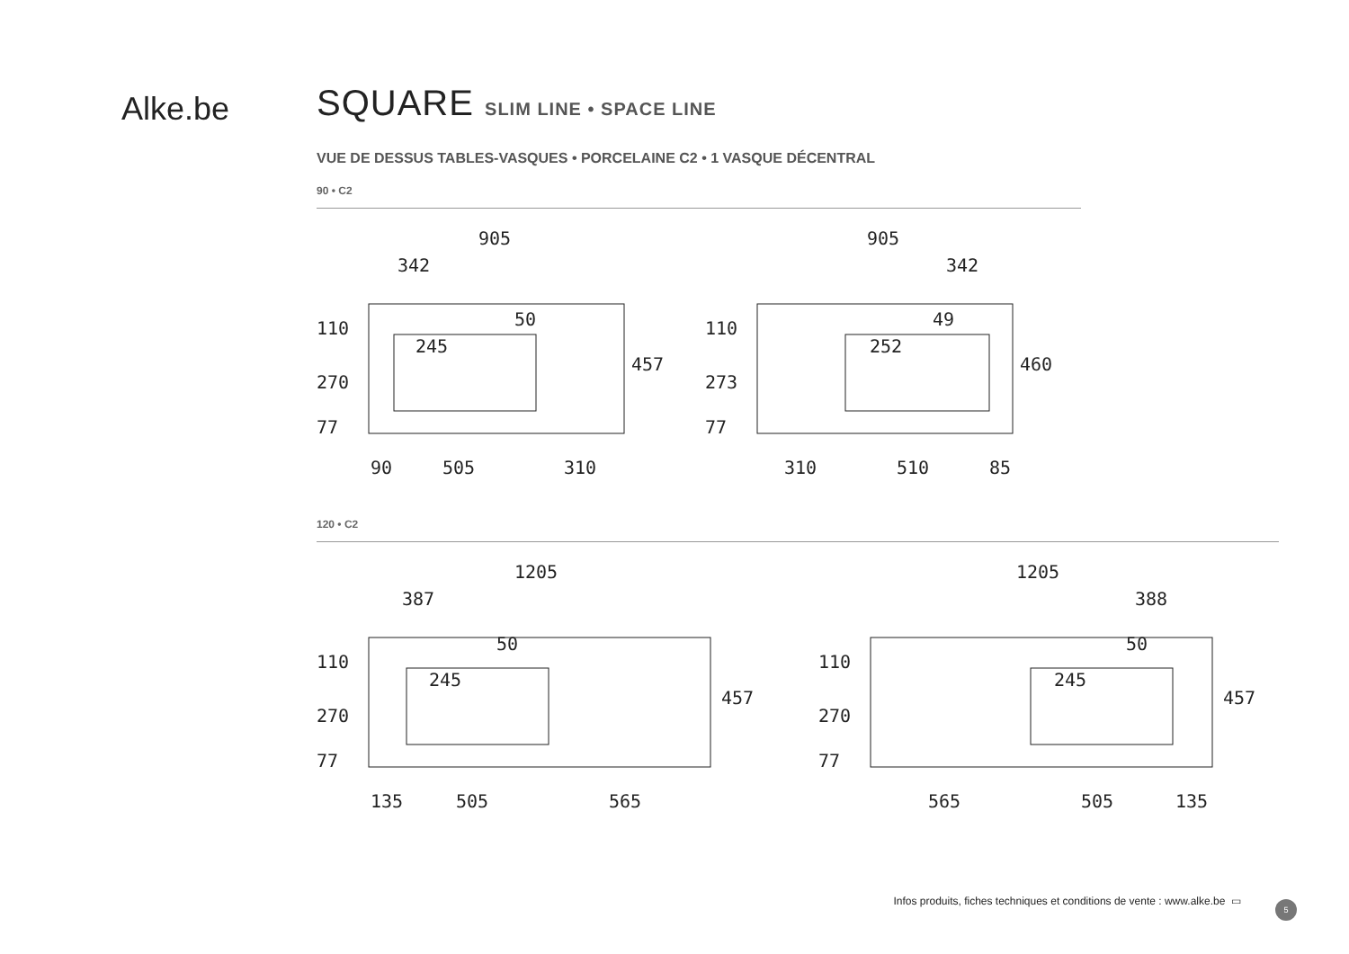Alke.be
SQUARE SLIM LINE • SPACE LINE
VUE DE DESSUS TABLES-VASQUES • PORCELAINE C2 • 1 VASQUE DÉCENTRAL
90 • C2
905
342
110
270
77
245
50
457
90
505
310
905
342
110
273
77
252
49
460
310
510
85
120 • C2
1205
387
110
270
77
245
50
457
135
505
565
1205
388
110
270
77
245
50
457
565
505
135
Infos produits, fiches techniques et conditions de vente : www.alke.be ▭
5